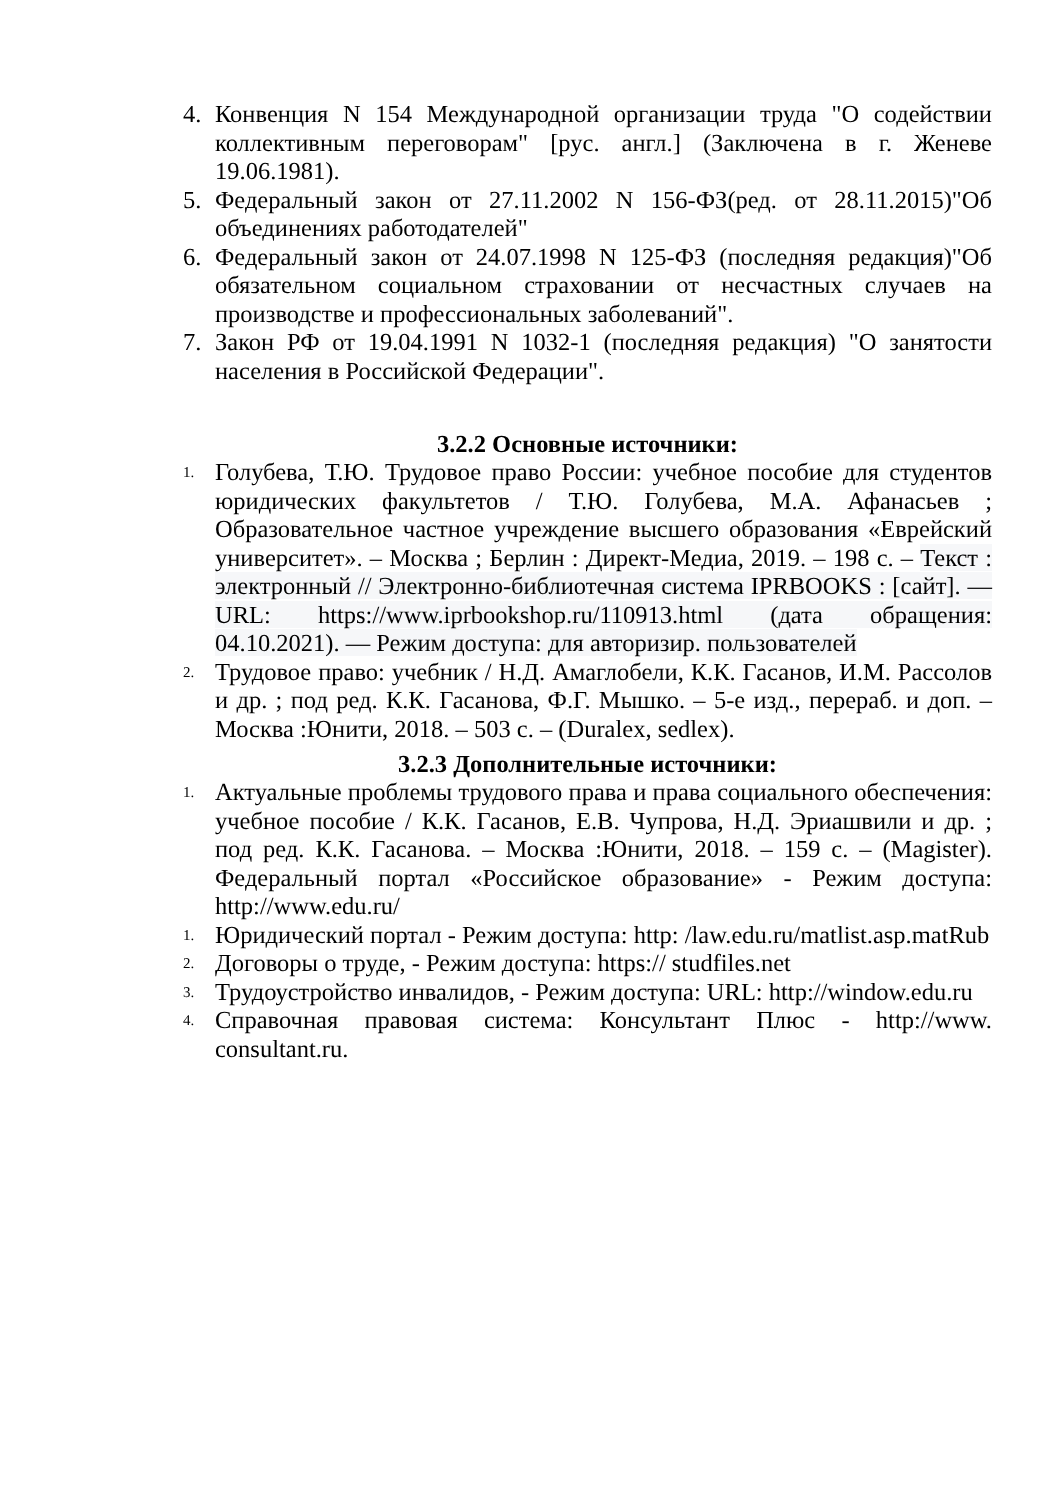4. Конвенция N 154 Международной организации труда "О содействии коллективным переговорам" [рус. англ.] (Заключена в г. Женеве 19.06.1981).
5. Федеральный закон от 27.11.2002 N 156-ФЗ(ред. от 28.11.2015)"Об объединениях работодателей"
6. Федеральный закон от 24.07.1998 N 125-ФЗ (последняя редакция)"Об обязательном социальном страховании от несчастных случаев на производстве и профессиональных заболеваний".
7. Закон РФ от 19.04.1991 N 1032-1 (последняя редакция) "О занятости населения в Российской Федерации".
3.2.2 Основные источники:
1.
Голубева, Т.Ю. Трудовое право России: учебное пособие для студентов юридических факультетов / Т.Ю. Голубева, М.А. Афанасьев ; Образовательное частное учреждение высшего образования «Еврейский университет». – Москва ; Берлин : Директ-Медиа, 2019. – 198 с. – Текст : электронный // Электронно-библиотечная система IPRBOOKS : [сайт]. — URL: https://www.iprbookshop.ru/110913.html (дата обращения: 04.10.2021). — Режим доступа: для авторизир. пользователей
2.
Трудовое право: учебник / Н.Д. Амаглобели, К.К. Гасанов, И.М. Рассолов и др. ; под ред. К.К. Гасанова, Ф.Г. Мышко. – 5-е изд., перераб. и доп. – Москва :Юнити, 2018. – 503 с. – (Duralex, sedlex).
3.2.3 Дополнительные источники:
1.
Актуальные проблемы трудового права и права социального обеспечения: учебное пособие / К.К. Гасанов, Е.В. Чупрова, Н.Д. Эриашвили и др. ; под ред. К.К. Гасанова. – Москва :Юнити, 2018. – 159 с. – (Magister). Федеральный портал «Российское образование» - Режим доступа: http://www.edu.ru/
1.
Юридический портал - Режим доступа: http: /law.edu.ru/matlist.asp.matRub
2.
Договоры о труде, - Режим доступа: https:// studfiles.net
3.
Трудоустройство инвалидов, - Режим доступа: URL: http://window.edu.ru
4.
Справочная правовая система: Консультант Плюс - http://www. consultant.ru.